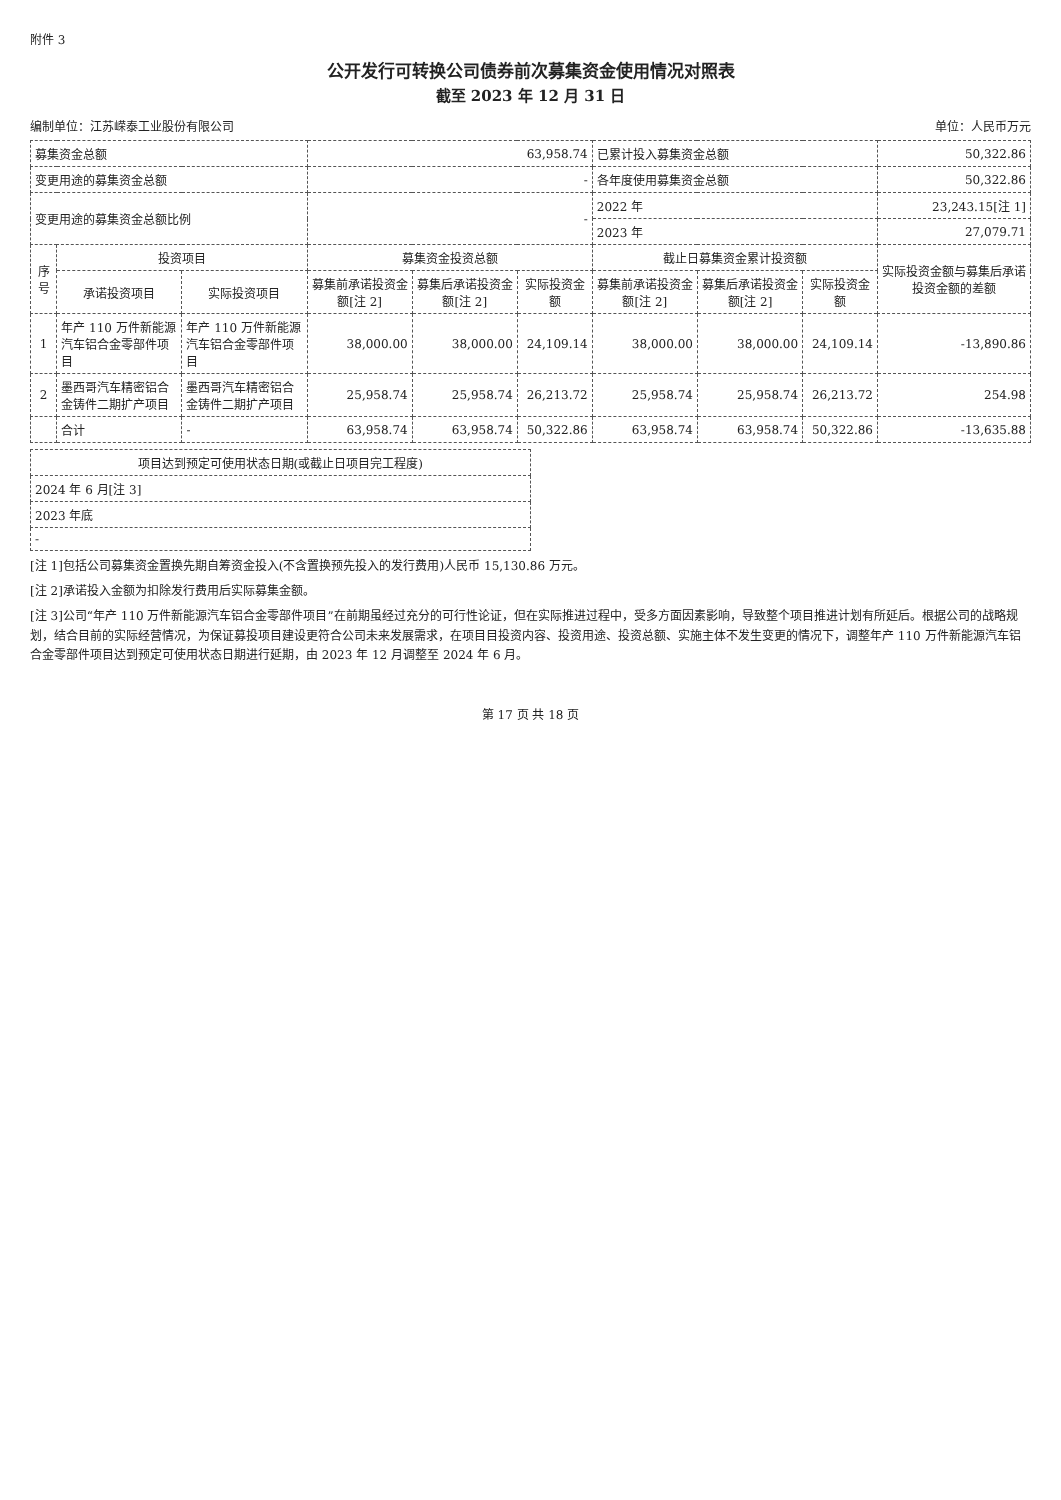附件 3
公开发行可转换公司债券前次募集资金使用情况对照表
截至 2023 年 12 月 31 日
编制单位：江苏嵘泰工业股份有限公司 单位：人民币万元
| 募集资金总额 | | | 63,958.74 | | | 已累计投入募集资金总额 | | | 50,322.86 |
| 变更用途的募集资金总额 | | | - | | | 各年度使用募集资金总额 | | | 50,322.86 |
| 变更用途的募集资金总额比例 | | | - | | | 2022 年 | | | 23,243.15[注 1] |
| | | | | | | 2023 年 | | | 27,079.71 |
| 序号 | 投资项目 | | 募集资金投资总额 | | | 截止日募集资金累计投资额 | | | 实际投资金额与募集后承诺投资金额的差额 |
| | 承诺投资项目 | 实际投资项目 | 募集前承诺投资金额[注 2] | 募集后承诺投资金额[注 2] | 实际投资金额 | 募集前承诺投资金额[注 2] | 募集后承诺投资金额[注 2] | 实际投资金额 | |
| 1 | 年产 110 万件新能源汽车铝合金零部件项目 | 年产 110 万件新能源汽车铝合金零部件项目 | 38,000.00 | 38,000.00 | 24,109.14 | 38,000.00 | 38,000.00 | 24,109.14 | -13,890.86 |
| 2 | 墨西哥汽车精密铝合金铸件二期扩产项目 | 墨西哥汽车精密铝合金铸件二期扩产项目 | 25,958.74 | 25,958.74 | 26,213.72 | 25,958.74 | 25,958.74 | 26,213.72 | 254.98 |
| | 合计 | - | 63,958.74 | 63,958.74 | 50,322.86 | 63,958.74 | 63,958.74 | 50,322.86 | -13,635.88 |
| 项目达到预定可使用状态日期(或截止日项目完工程度) |
| --- |
| 2024 年 6 月[注 3] |
| 2023 年底 |
| - |
[注 1]包括公司募集资金置换先期自筹资金投入(不含置换预先投入的发行费用)人民币 15,130.86 万元。
[注 2]承诺投入金额为扣除发行费用后实际募集金额。
[注 3]公司“年产 110 万件新能源汽车铝合金零部件项目”在前期虽经过充分的可行性论证，但在实际推进过程中，受多方面因素影响，导致整个项目推进计划有所延后。根据公司的战略规划，结合目前的实际经营情况，为保证募投项目建设更符合公司未来发展需求，在项目目投资内容、投资用途、投资总额、实施主体不发生变更的情况下，调整年产 110 万件新能源汽车铝合金零部件项目达到预定可使用状态日期进行延期，由 2023 年 12 月调整至 2024 年 6 月。
第 17 页 共 18 页